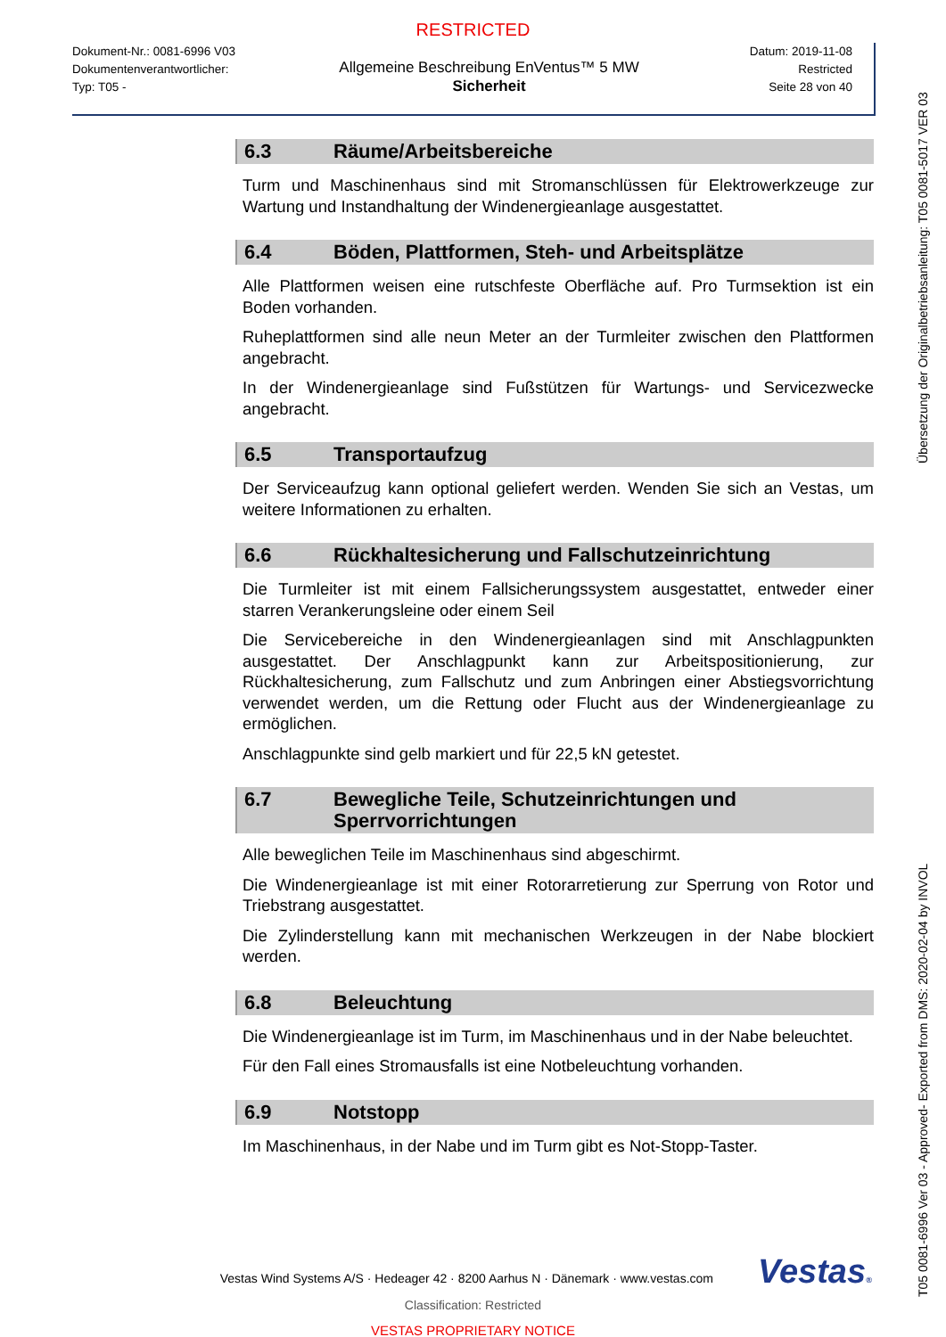RESTRICTED
Dokument-Nr.: 0081-6996 V03
Dokumentenverantwortlicher:
Typ: T05 -
Allgemeine Beschreibung EnVentus™ 5 MW
Sicherheit
Datum: 2019-11-08
Restricted
Seite 28 von 40
6.3 Räume/Arbeitsbereiche
Turm und Maschinenhaus sind mit Stromanschlüssen für Elektrowerkzeuge zur Wartung und Instandhaltung der Windenergieanlage ausgestattet.
6.4 Böden, Plattformen, Steh- und Arbeitsplätze
Alle Plattformen weisen eine rutschfeste Oberfläche auf. Pro Turmsektion ist ein Boden vorhanden.
Ruheplattformen sind alle neun Meter an der Turmleiter zwischen den Plattformen angebracht.
In der Windenergieanlage sind Fußstützen für Wartungs- und Servicezwecke angebracht.
6.5 Transportaufzug
Der Serviceaufzug kann optional geliefert werden. Wenden Sie sich an Vestas, um weitere Informationen zu erhalten.
6.6 Rückhaltesicherung und Fallschutzeinrichtung
Die Turmleiter ist mit einem Fallsicherungssystem ausgestattet, entweder einer starren Verankerungsleine oder einem Seil
Die Servicebereiche in den Windenergieanlagen sind mit Anschlagpunkten ausgestattet. Der Anschlagpunkt kann zur Arbeitspositionierung, zur Rückhaltesicherung, zum Fallschutz und zum Anbringen einer Abstiegsvorrichtung verwendet werden, um die Rettung oder Flucht aus der Windenergieanlage zu ermöglichen.
Anschlagpunkte sind gelb markiert und für 22,5 kN getestet.
6.7 Bewegliche Teile, Schutzeinrichtungen und Sperrvorrichtungen
Alle beweglichen Teile im Maschinenhaus sind abgeschirmt.
Die Windenergieanlage ist mit einer Rotorarretierung zur Sperrung von Rotor und Triebstrang ausgestattet.
Die Zylinderstellung kann mit mechanischen Werkzeugen in der Nabe blockiert werden.
6.8 Beleuchtung
Die Windenergieanlage ist im Turm, im Maschinenhaus und in der Nabe beleuchtet.
Für den Fall eines Stromausfalls ist eine Notbeleuchtung vorhanden.
6.9 Notstopp
Im Maschinenhaus, in der Nabe und im Turm gibt es Not-Stopp-Taster.
Übersetzung der Originalbetriebsanleitung: T05 0081-5017 VER 03
T05 0081-6996 Ver 03 - Approved- Exported from DMS: 2020-02-04 by INVOL
Vestas Wind Systems A/S · Hedeager 42 · 8200 Aarhus N · Dänemark · www.vestas.com
Vestas®
Classification: Restricted
VESTAS PROPRIETARY NOTICE